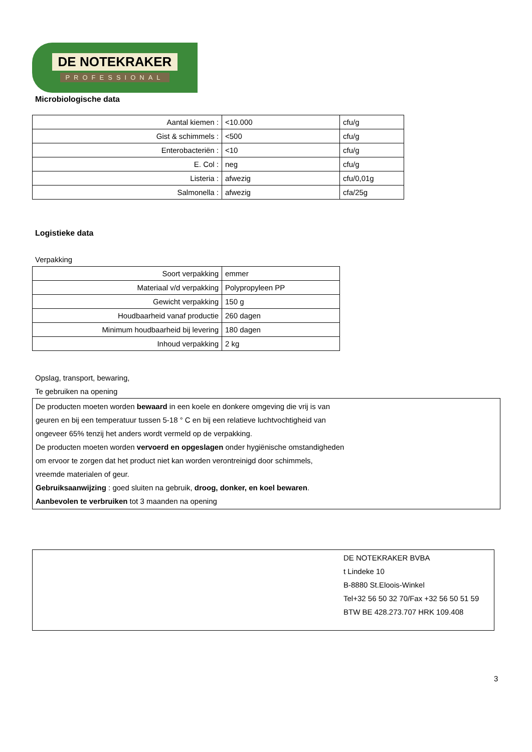DE NOTEKRAKER
PROFESSIONAL
Microbiologische data
| Aantal kiemen : | <10.000 | cfu/g |
| Gist & schimmels : | <500 | cfu/g |
| Enterobacteriën : | <10 | cfu/g |
| E. Col : | neg | cfu/g |
| Listeria : | afwezig | cfu/0,01g |
| Salmonella : | afwezig | cfa/25g |
Logistieke data
Verpakking
| Soort verpakking | emmer |
| Materiaal v/d verpakking | Polypropyleen PP |
| Gewicht verpakking | 150 g |
| Houdbaarheid vanaf productie | 260 dagen |
| Minimum houdbaarheid bij levering | 180 dagen |
| Inhoud verpakking | 2 kg |
Opslag, transport, bewaring,
Te gebruiken na opening
De producten moeten worden bewaard in een koele en donkere omgeving die vrij is van
geuren en bij een temperatuur tussen 5-18 ° C en bij een relatieve luchtvochtigheid van
ongeveer 65% tenzij het anders wordt vermeld op de verpakking.
De producten moeten worden vervoerd en opgeslagen onder hygiënische omstandigheden
om ervoor te zorgen dat het product niet kan worden verontreinigd door schimmels,
vreemde materialen of geur.
Gebruiksaanwijzing : goed sluiten na gebruik, droog, donker, en koel bewaren.
Aanbevolen te verbruiken tot 3 maanden na opening
DE NOTEKRAKER BVBA
t Lindeke 10
B-8880 St.Eloois-Winkel
Tel+32 56 50 32 70/Fax +32 56 50 51 59
BTW BE 428.273.707 HRK 109.408
3